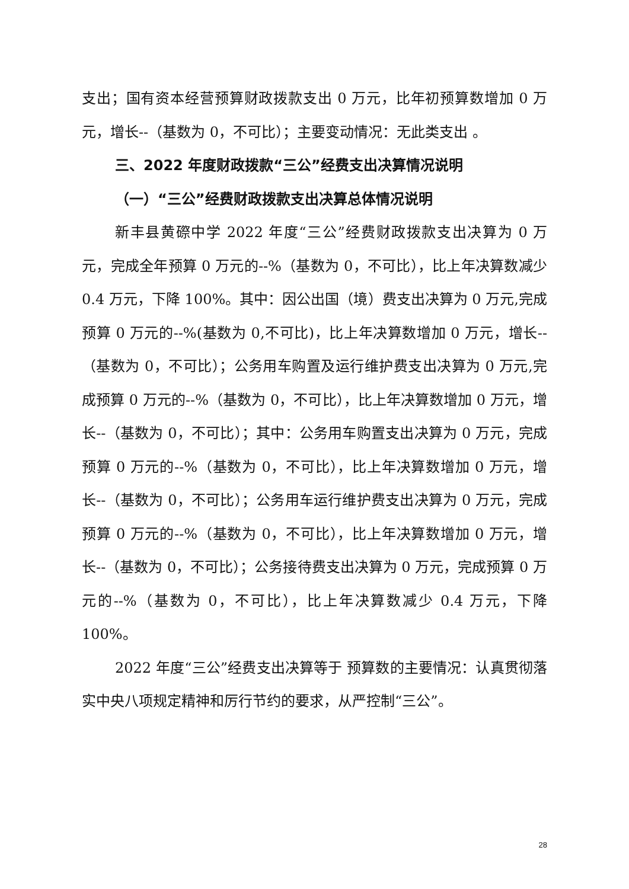支出；国有资本经营预算财政拨款支出 0 万元，比年初预算数增加 0 万元，增长--（基数为 0，不可比）；主要变动情况：无此类支出 。
三、2022 年度财政拨款“三公”经费支出决算情况说明
（一）“三公”经费财政拨款支出决算总体情况说明
新丰县黄磜中学 2022 年度“三公”经费财政拨款支出决算为 0 万元，完成全年预算 0 万元的--%（基数为 0，不可比），比上年决算数减少 0.4 万元，下降 100%。其中：因公出国（境）费支出决算为 0 万元,完成预算 0 万元的--%(基数为 0,不可比)，比上年决算数增加 0 万元，增长--（基数为 0，不可比）；公务用车购置及运行维护费支出决算为 0 万元,完成预算 0 万元的--%（基数为 0，不可比），比上年决算数增加 0 万元，增长--（基数为 0，不可比）；其中：公务用车购置支出决算为 0 万元，完成预算 0 万元的--%（基数为 0，不可比），比上年决算数增加 0 万元，增长--（基数为 0，不可比）；公务用车运行维护费支出决算为 0 万元，完成预算 0 万元的--%（基数为 0，不可比），比上年决算数增加 0 万元，增长--（基数为 0，不可比）；公务接待费支出决算为 0 万元，完成预算 0 万元的--%（基数为 0，不可比），比上年决算数减少 0.4 万元，下降 100%。
2022 年度“三公”经费支出决算等于 预算数的主要情况：认真贯彻落实中央八项规定精神和厉行节约的要求，从严控制“三公”。
28